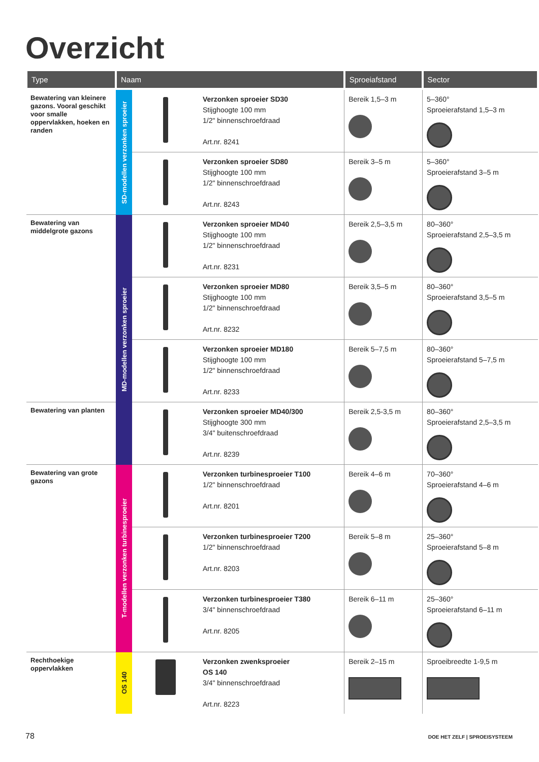Overzicht
| Type | Naam | | | Sproeiafstand | Sector |
| --- | --- | --- | --- | --- | --- |
| Bewatering van kleinere gazons. Vooral geschikt voor smalle oppervlakken, hoeken en randen | SD-modellen verzonken sproeier | | Verzonken sproeier SD30 Stijghoogte 100 mm 1/2" binnenschroefdraad Art.nr. 8241 | Bereik 1,5–3 m | 5–360° Sproeierafstand 1,5–3 m |
| | | | Verzonken sproeier SD80 Stijghoogte 100 mm 1/2" binnenschroefdraad Art.nr. 8243 | Bereik 3–5 m | 5–360° Sproeierafstand 3–5 m |
| Bewatering van middelgrote gazons | MD-modellen verzonken sproeier | | Verzonken sproeier MD40 Stijghoogte 100 mm 1/2" binnenschroefdraad Art.nr. 8231 | Bereik 2,5–3,5 m | 80–360° Sproeierafstand 2,5–3,5 m |
| | | | Verzonken sproeier MD80 Stijghoogte 100 mm 1/2" binnenschroefdraad Art.nr. 8232 | Bereik 3,5–5 m | 80–360° Sproeierafstand 3,5–5 m |
| | | | Verzonken sproeier MD180 Stijghoogte 100 mm 1/2" binnenschroefdraad Art.nr. 8233 | Bereik 5–7,5 m | 80–360° Sproeierafstand 5–7,5 m |
| Bewatering van planten | | | Verzonken sproeier MD40/300 Stijghoogte 300 mm 3/4" buitenschroefdraad Art.nr. 8239 | Bereik 2,5-3,5 m | 80–360° Sproeierafstand 2,5–3,5 m |
| Bewatering van grote gazons | T-modellen verzonken turbinesproeier | | Verzonken turbinesproeier T100 1/2" binnenschroefdraad Art.nr. 8201 | Bereik 4–6 m | 70–360° Sproeierafstand 4–6 m |
| | | | Verzonken turbinesproeier T200 1/2" binnenschroefdraad Art.nr. 8203 | Bereik 5–8 m | 25–360° Sproeierafstand 5–8 m |
| | | | Verzonken turbinesproeier T380 3/4" binnenschroefdraad Art.nr. 8205 | Bereik 6–11 m | 25–360° Sproeierafstand 6–11 m |
| Rechthoekige oppervlakken | OS 140 | | Verzonken zwenksproeier OS 140 3/4" binnenschroefdraad Art.nr. 8223 | Bereik 2–15 m | Sproeibreedte 1-9,5 m |
78 DOE HET ZELF | SPROEISYSTEEM